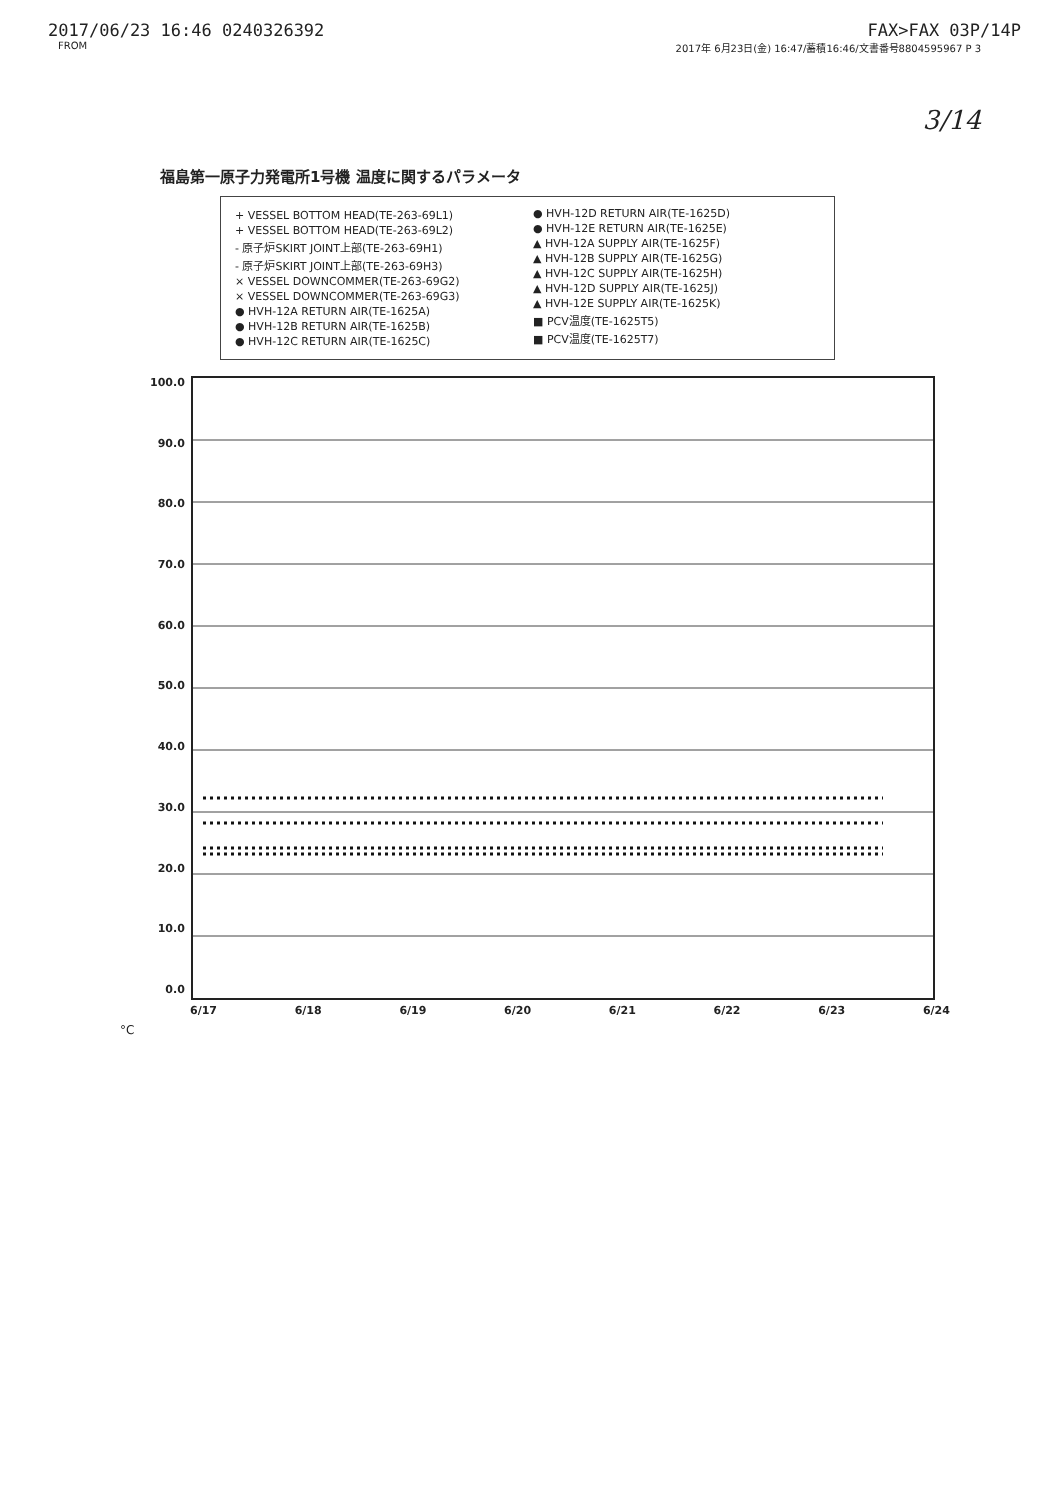2017/06/23 16:46 0240326392 FAX>FAX 03P/14P
FROM 2017年 6月23日(金) 16:47/蓄積16:46/文書番号8804595967 P 3
3/14
福島第一原子力発電所1号機 温度に関するパラメータ
+ VESSEL BOTTOM HEAD(TE-263-69L1)
+ VESSEL BOTTOM HEAD(TE-263-69L2)
- 原子炉SKIRT JOINT上部(TE-263-69H1)
- 原子炉SKIRT JOINT上部(TE-263-69H3)
× VESSEL DOWNCOMMER(TE-263-69G2)
× VESSEL DOWNCOMMER(TE-263-69G3)
● HVH-12A RETURN AIR(TE-1625A)
● HVH-12B RETURN AIR(TE-1625B)
● HVH-12C RETURN AIR(TE-1625C)
● HVH-12D RETURN AIR(TE-1625D)
● HVH-12E RETURN AIR(TE-1625E)
▲ HVH-12A SUPPLY AIR(TE-1625F)
▲ HVH-12B SUPPLY AIR(TE-1625G)
▲ HVH-12C SUPPLY AIR(TE-1625H)
▲ HVH-12D SUPPLY AIR(TE-1625J)
▲ HVH-12E SUPPLY AIR(TE-1625K)
■ PCV温度(TE-1625T5)
■ PCV温度(TE-1625T7)
100.0
90.0
80.0
70.0
60.0
50.0
40.0
30.0
20.0
10.0
0.0
6/17 6/18 6/19 6/20 6/21 6/22 6/23 6/24
°C